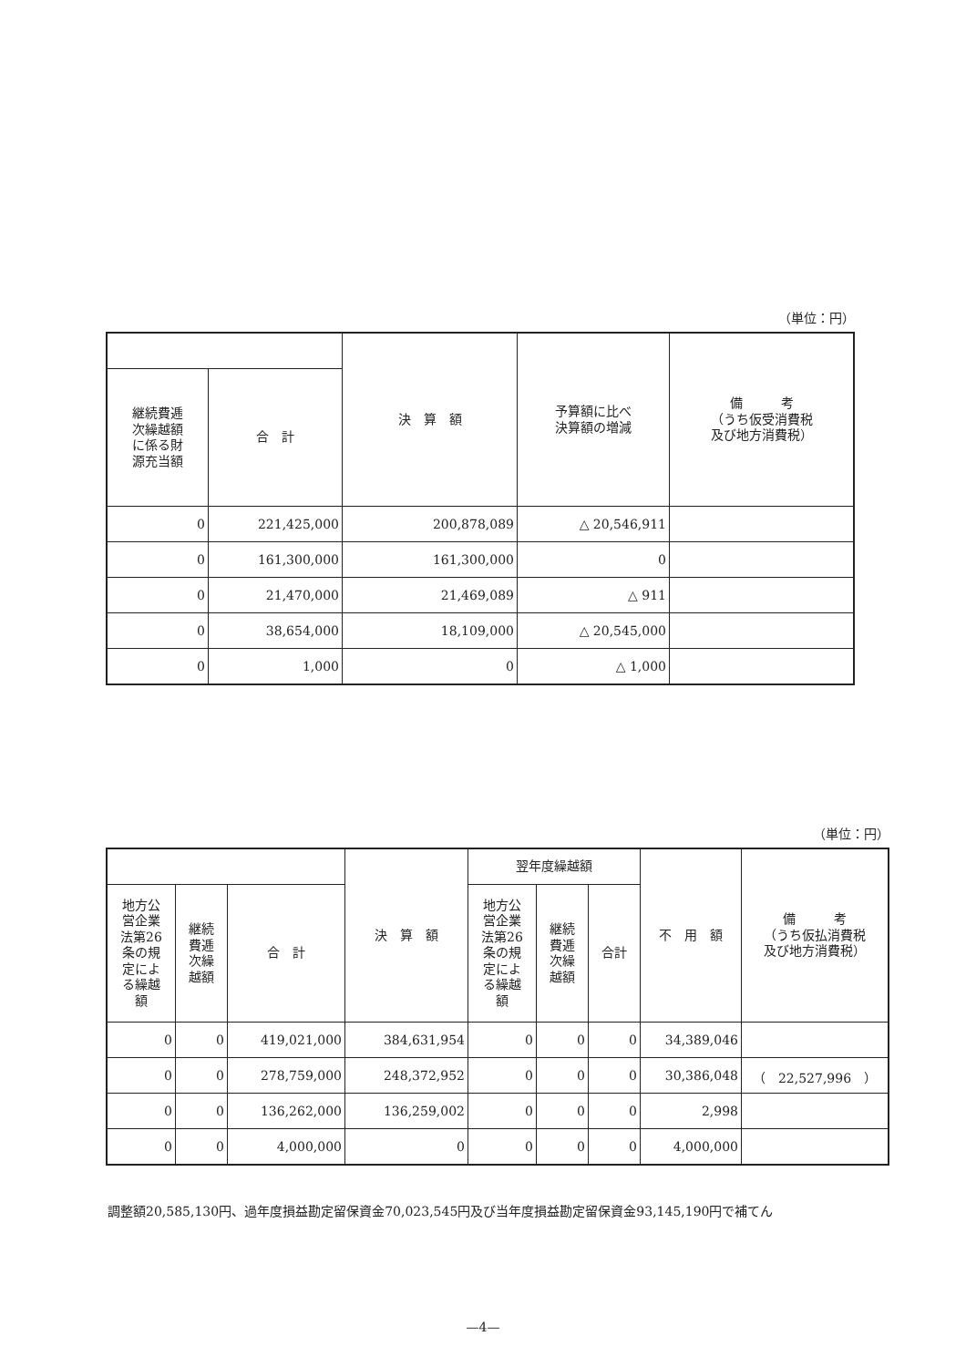（単位：円）
| | | 決 算 額 | 予算額に比べ 決算額の増減 | 備 考 （うち仮受消費税 及び地方消費税） |
| --- | --- | --- | --- | --- |
| 継続費逓 次繰越額 に係る財 源充当額 | 合 計 | | | |
| 0 | 221,425,000 | 200,878,089 | △ 20,546,911 | |
| 0 | 161,300,000 | 161,300,000 | 0 | |
| 0 | 21,470,000 | 21,469,089 | △ 911 | |
| 0 | 38,654,000 | 18,109,000 | △ 20,545,000 | |
| 0 | 1,000 | 0 | △ 1,000 | |
（単位：円）
| | | | 決 算 額 | 翌年度繰越額 | | | 不 用 額 | 備 考 （うち仮払消費税 及び地方消費税） |
| --- | --- | --- | --- | --- | --- | --- | --- | --- |
| 地方公 営企業 法第26 条の規 定によ る繰越 額 | 継続 費逓 次繰 越額 | 合 計 | | 地方公 営企業 法第26 条の規 定によ る繰越 額 | 継続 費逓 次繰 越額 | 合計 | | |
| 0 | 0 | 419,021,000 | 384,631,954 | 0 | 0 | 0 | 34,389,046 | |
| 0 | 0 | 278,759,000 | 248,372,952 | 0 | 0 | 0 | 30,386,048 | （ 22,527,996 ） |
| 0 | 0 | 136,262,000 | 136,259,002 | 0 | 0 | 0 | 2,998 | |
| 0 | 0 | 4,000,000 | 0 | 0 | 0 | 0 | 4,000,000 | |
調整額20,585,130円、過年度損益勘定留保資金70,023,545円及び当年度損益勘定留保資金93,145,190円で補てん
—4—